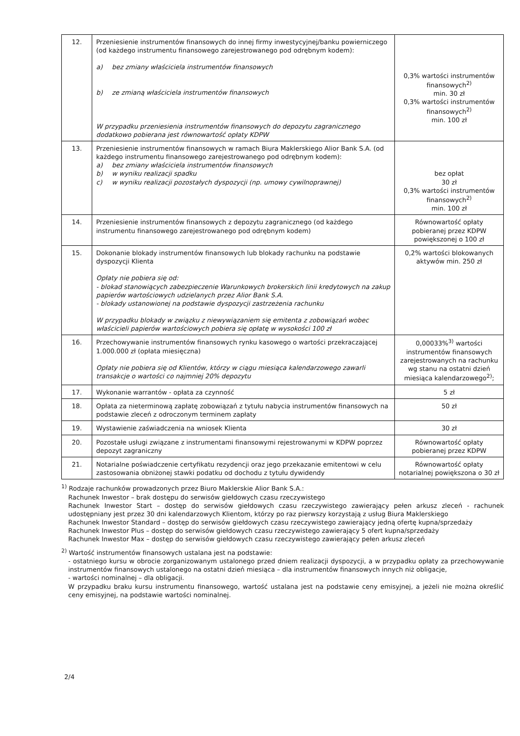| 12. | Przeniesienie instrumentów finansowych do innej firmy inwestycyjnej/banku powierniczego (od każdego instrumentu finansowego zarejestrowanego pod odrębnym kodem): a) bez zmiany właściciela instrumentów finansowych b) ze zmianą właściciela instrumentów finansowych W przypadku przeniesienia instrumentów finansowych do depozytu zagranicznego dodatkowo pobierana jest równowartość opłaty KDPW | 0,3% wartości instrumentów finansowych<sup>2)</sup> min. 30 zł 0,3% wartości instrumentów finansowych<sup>2)</sup> min. 100 zł |
| 13. | Przeniesienie instrumentów finansowych w ramach Biura Maklerskiego Alior Bank S.A. (od każdego instrumentu finansowego zarejestrowanego pod odrębnym kodem): a) bez zmiany właściciela instrumentów finansowych b) w wyniku realizacji spadku c) w wyniku realizacji pozostałych dyspozycji (np. umowy cywilnoprawnej) | bez opłat 30 zł 0,3% wartości instrumentów finansowych<sup>2)</sup> min. 100 zł |
| 14. | Przeniesienie instrumentów finansowych z depozytu zagranicznego (od każdego instrumentu finansowego zarejestrowanego pod odrębnym kodem) | Równowartość opłaty pobieranej przez KDPW powiększonej o 100 zł |
| 15. | Dokonanie blokady instrumentów finansowych lub blokady rachunku na podstawie dyspozycji Klienta Opłaty nie pobiera się od: - blokad stanowiących zabezpieczenie Warunkowych brokerskich linii kredytowych na zakup papierów wartościowych udzielanych przez Alior Bank S.A. - blokady ustanowionej na podstawie dyspozycji zastrzeżenia rachunku W przypadku blokady w związku z niewywiązaniem się emitenta z zobowiązań wobec właścicieli papierów wartościowych pobiera się opłatę w wysokości 100 zł | 0,2% wartości blokowanych aktywów min. 250 zł |
| 16. | Przechowywanie instrumentów finansowych rynku kasowego o wartości przekraczającej 1.000.000 zł (opłata miesięczna) Opłaty nie pobiera się od Klientów, którzy w ciągu miesiąca kalendarzowego zawarli transakcje o wartości co najmniej 20% depozytu | 0,00033%<sup>3)</sup> wartości instrumentów finansowych zarejestrowanych na rachunku wg stanu na ostatni dzień miesiąca kalendarzowego<sup>2)</sup>; |
| 17. | Wykonanie warrantów - opłata za czynność | 5 zł |
| 18. | Opłata za nieterminową zapłatę zobowiązań z tytułu nabycia instrumentów finansowych na podstawie zleceń z odroczonym terminem zapłaty | 50 zł |
| 19. | Wystawienie zaświadczenia na wniosek Klienta | 30 zł |
| 20. | Pozostałe usługi związane z instrumentami finansowymi rejestrowanymi w KDPW poprzez depozyt zagraniczny | Równowartość opłaty pobieranej przez KDPW |
| 21. | Notarialne poświadczenie certyfikatu rezydencji oraz jego przekazanie emitentowi w celu zastosowania obniżonej stawki podatku od dochodu z tytułu dywidendy | Równowartość opłaty notarialnej powiększona o 30 zł |
<sup>1)</sup> Rodzaje rachunków prowadzonych przez Biuro Maklerskie Alior Bank S.A.:
Rachunek Inwestor – brak dostępu do serwisów giełdowych czasu rzeczywistego
Rachunek Inwestor Start – dostęp do serwisów giełdowych czasu rzeczywistego zawierający pełen arkusz zleceń - rachunek udostępniany jest przez 30 dni kalendarzowych Klientom, którzy po raz pierwszy korzystają z usług Biura Maklerskiego
Rachunek Inwestor Standard – dostęp do serwisów giełdowych czasu rzeczywistego zawierający jedną ofertę kupna/sprzedaży
Rachunek Inwestor Plus – dostęp do serwisów giełdowych czasu rzeczywistego zawierający 5 ofert kupna/sprzedaży
Rachunek Inwestor Max – dostęp do serwisów giełdowych czasu rzeczywistego zawierający pełen arkusz zleceń
<sup>2)</sup> Wartość instrumentów finansowych ustalana jest na podstawie:
- ostatniego kursu w obrocie zorganizowanym ustalonego przed dniem realizacji dyspozycji, a w przypadku opłaty za przechowywanie instrumentów finansowych ustalonego na ostatni dzień miesiąca – dla instrumentów finansowych innych niż obligacje,
- wartości nominalnej – dla obligacji.
W przypadku braku kursu instrumentu finansowego, wartość ustalana jest na podstawie ceny emisyjnej, a jeżeli nie można określić ceny emisyjnej, na podstawie wartości nominalnej.
2/4